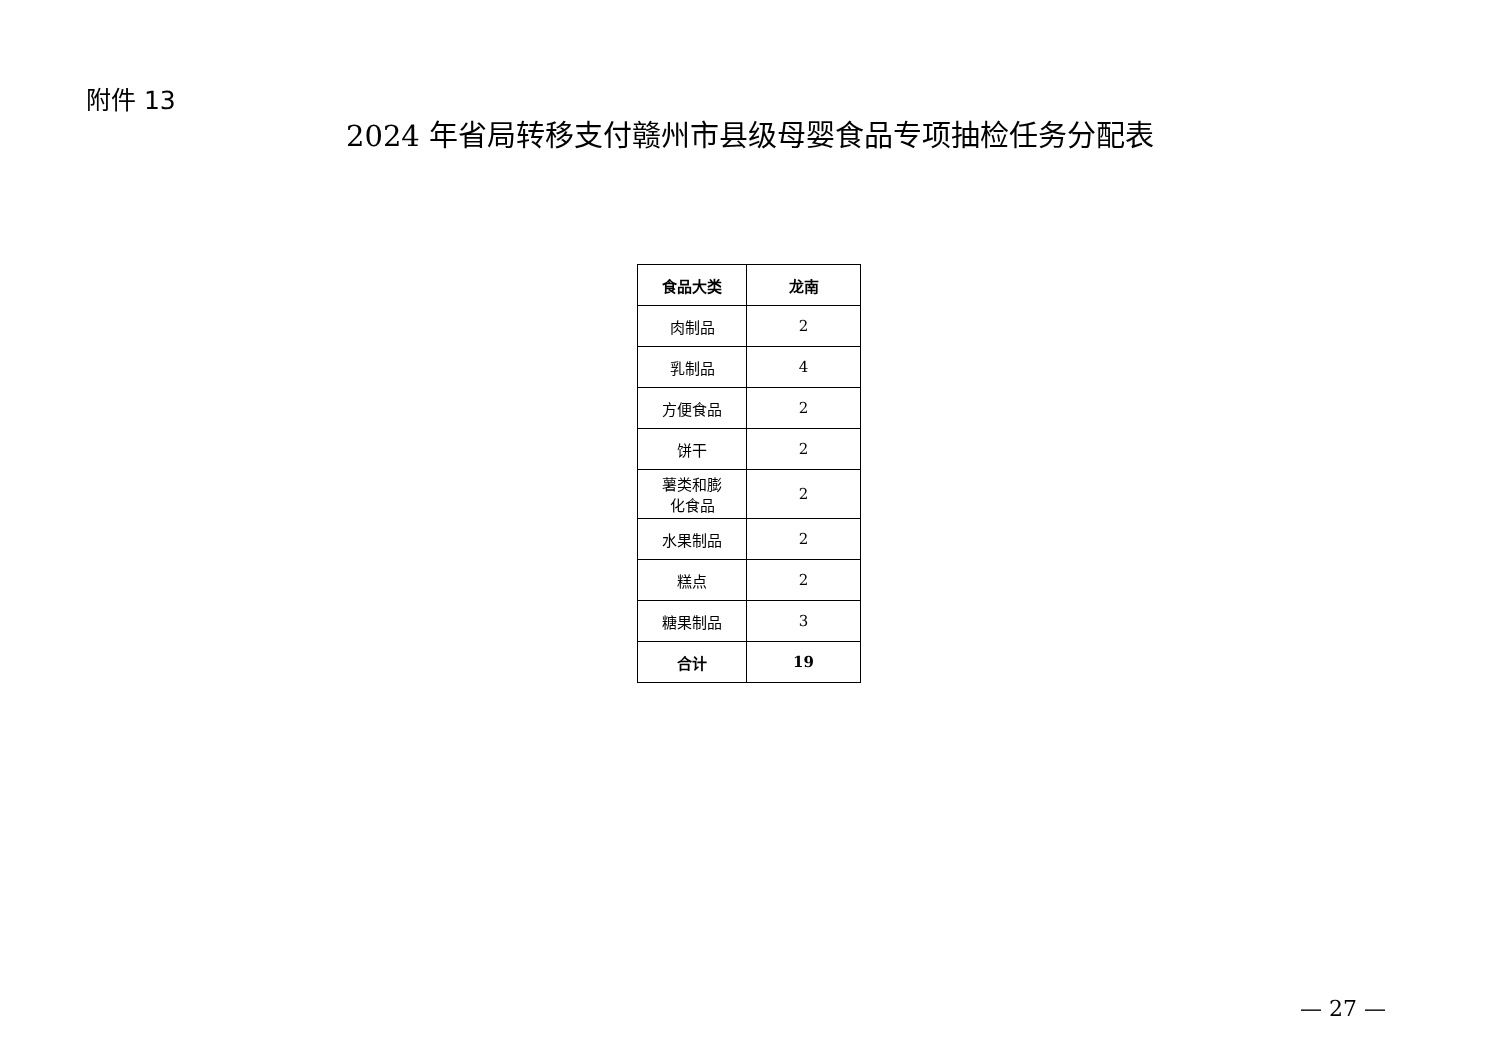附件 13
2024 年省局转移支付赣州市县级母婴食品专项抽检任务分配表
| 食品大类 | 龙南 |
| --- | --- |
| 肉制品 | 2 |
| 乳制品 | 4 |
| 方便食品 | 2 |
| 饼干 | 2 |
| 薯类和膨 化食品 | 2 |
| 水果制品 | 2 |
| 糕点 | 2 |
| 糖果制品 | 3 |
| 合计 | 19 |
— 27 —